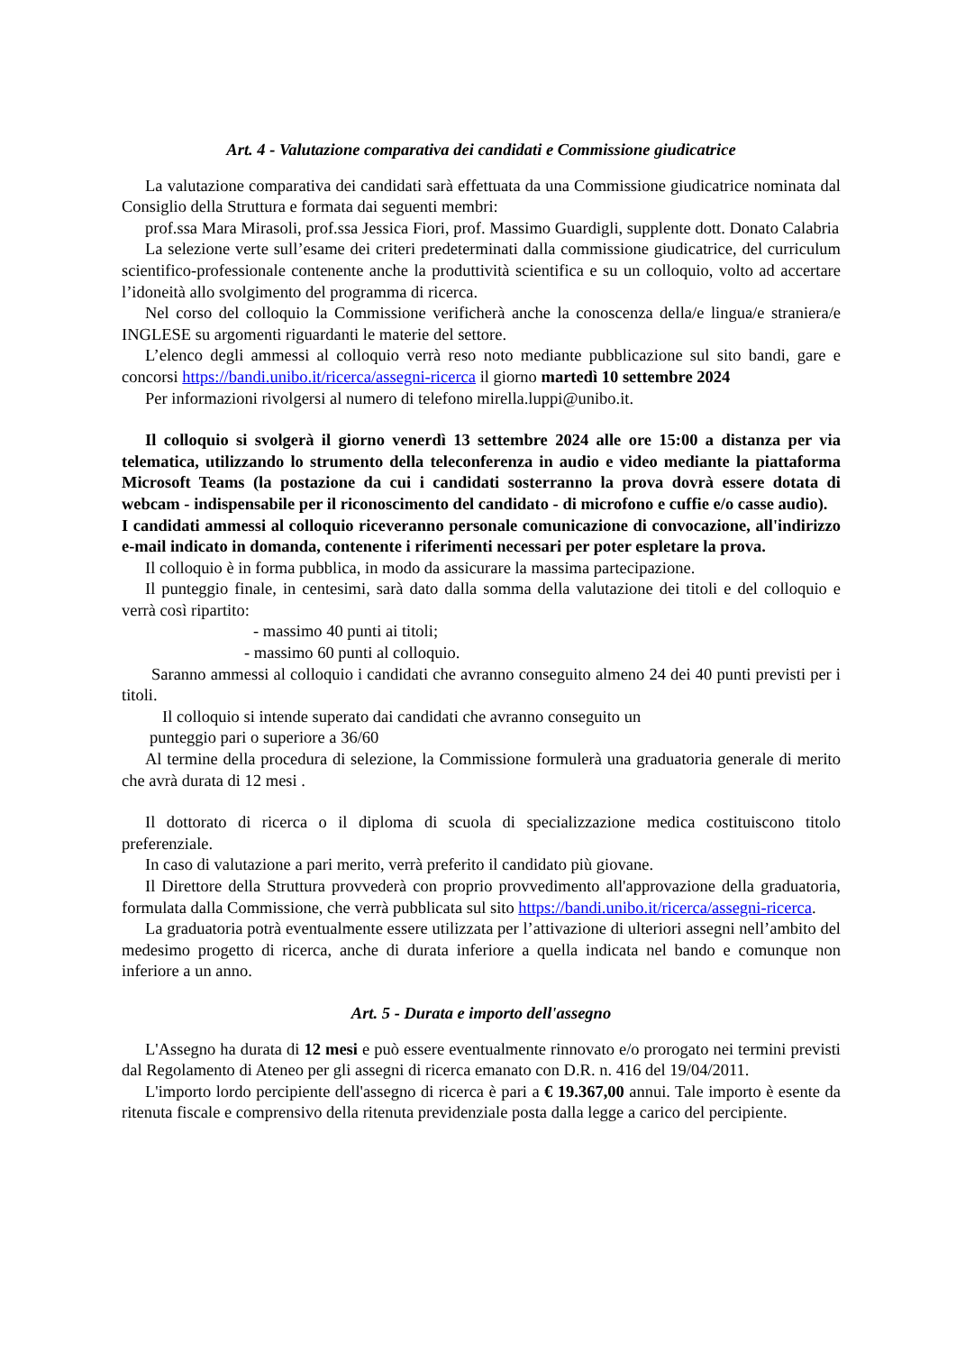Art. 4 - Valutazione comparativa dei candidati e Commissione giudicatrice
La valutazione comparativa dei candidati sarà effettuata da una Commissione giudicatrice nominata dal Consiglio della Struttura e formata dai seguenti membri:
prof.ssa Mara Mirasoli, prof.ssa Jessica Fiori, prof. Massimo Guardigli, supplente dott. Donato Calabria
La selezione verte sull’esame dei criteri predeterminati dalla commissione giudicatrice, del curriculum scientifico-professionale contenente anche la produttività scientifica e su un colloquio, volto ad accertare l’idoneità allo svolgimento del programma di ricerca.
Nel corso del colloquio la Commissione verificherà anche la conoscenza della/e lingua/e straniera/e INGLESE su argomenti riguardanti le materie del settore.
L’elenco degli ammessi al colloquio verrà reso noto mediante pubblicazione sul sito bandi, gare e concorsi https://bandi.unibo.it/ricerca/assegni-ricerca il giorno martedì 10 settembre 2024
Per informazioni rivolgersi al numero di telefono mirella.luppi@unibo.it.
Il colloquio si svolgerà il giorno venerdì 13 settembre 2024 alle ore 15:00 a distanza per via telematica, utilizzando lo strumento della teleconferenza in audio e video mediante la piattaforma Microsoft Teams (la postazione da cui i candidati sosterranno la prova dovrà essere dotata di webcam - indispensabile per il riconoscimento del candidato - di microfono e cuffie e/o casse audio).
I candidati ammessi al colloquio riceveranno personale comunicazione di convocazione, all'indirizzo e-mail indicato in domanda, contenente i riferimenti necessari per poter espletare la prova.
Il colloquio è in forma pubblica, in modo da assicurare la massima partecipazione.
Il punteggio finale, in centesimi, sarà dato dalla somma della valutazione dei titoli e del colloquio e verrà così ripartito:
- massimo 40 punti ai titoli;
- massimo 60 punti al colloquio.
Saranno ammessi al colloquio i candidati che avranno conseguito almeno 24 dei 40 punti previsti per i titoli.
Il colloquio si intende superato dai candidati che avranno conseguito un
punteggio pari o superiore a 36/60
Al termine della procedura di selezione, la Commissione formulerà una graduatoria generale di merito che avrà durata di 12 mesi .
Il dottorato di ricerca o il diploma di scuola di specializzazione medica costituiscono titolo preferenziale.
In caso di valutazione a pari merito, verrà preferito il candidato più giovane.
Il Direttore della Struttura provvederà con proprio provvedimento all'approvazione della graduatoria, formulata dalla Commissione, che verrà pubblicata sul sito https://bandi.unibo.it/ricerca/assegni-ricerca.
La graduatoria potrà eventualmente essere utilizzata per l’attivazione di ulteriori assegni nell’ambito del medesimo progetto di ricerca, anche di durata inferiore a quella indicata nel bando e comunque non inferiore a un anno.
Art. 5 - Durata e importo dell'assegno
L'Assegno ha durata di 12 mesi e può essere eventualmente rinnovato e/o prorogato nei termini previsti dal Regolamento di Ateneo per gli assegni di ricerca emanato con D.R. n. 416 del 19/04/2011.
L'importo lordo percipiente dell'assegno di ricerca è pari a € 19.367,00 annui. Tale importo è esente da ritenuta fiscale e comprensivo della ritenuta previdenziale posta dalla legge a carico del percipiente.